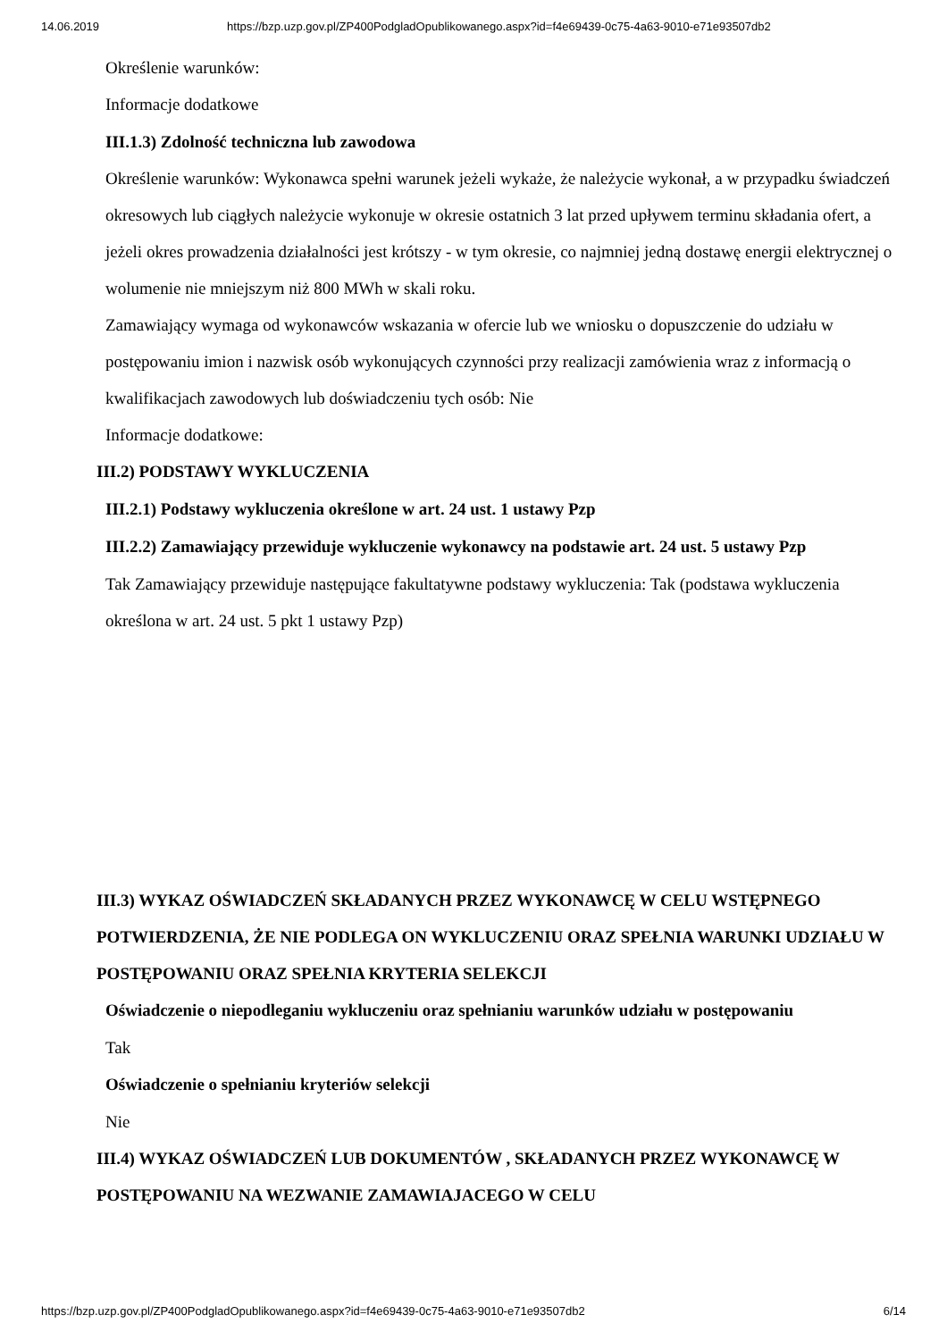14.06.2019 https://bzp.uzp.gov.pl/ZP400PodgladOpublikowanego.aspx?id=f4e69439-0c75-4a63-9010-e71e93507db2
Określenie warunków:
Informacje dodatkowe
III.1.3) Zdolność techniczna lub zawodowa
Określenie warunków: Wykonawca spełni warunek jeżeli wykaże, że należycie wykonał, a w przypadku świadczeń okresowych lub ciągłych należycie wykonuje w okresie ostatnich 3 lat przed upływem terminu składania ofert, a jeżeli okres prowadzenia działalności jest krótszy - w tym okresie, co najmniej jedną dostawę energii elektrycznej o wolumenie nie mniejszym niż 800 MWh w skali roku.
Zamawiający wymaga od wykonawców wskazania w ofercie lub we wniosku o dopuszczenie do udziału w postępowaniu imion i nazwisk osób wykonujących czynności przy realizacji zamówienia wraz z informacją o kwalifikacjach zawodowych lub doświadczeniu tych osób: Nie
Informacje dodatkowe:
III.2) PODSTAWY WYKLUCZENIA
III.2.1) Podstawy wykluczenia określone w art. 24 ust. 1 ustawy Pzp
III.2.2) Zamawiający przewiduje wykluczenie wykonawcy na podstawie art. 24 ust. 5 ustawy Pzp
Tak Zamawiający przewiduje następujące fakultatywne podstawy wykluczenia: Tak (podstawa wykluczenia określona w art. 24 ust. 5 pkt 1 ustawy Pzp)
III.3) WYKAZ OŚWIADCZEŃ SKŁADANYCH PRZEZ WYKONAWCĘ W CELU WSTĘPNEGO POTWIERDZENIA, ŻE NIE PODLEGA ON WYKLUCZENIU ORAZ SPEŁNIA WARUNKI UDZIAŁU W POSTĘPOWANIU ORAZ SPEŁNIA KRYTERIA SELEKCJI
Oświadczenie o niepodleganiu wykluczeniu oraz spełnianiu warunków udziału w postępowaniu
Tak
Oświadczenie o spełnianiu kryteriów selekcji
Nie
III.4) WYKAZ OŚWIADCZEŃ LUB DOKUMENTÓW , SKŁADANYCH PRZEZ WYKONAWCĘ W POSTĘPOWANIU NA WEZWANIE ZAMAWIAJACEGO W CELU
https://bzp.uzp.gov.pl/ZP400PodgladOpublikowanego.aspx?id=f4e69439-0c75-4a63-9010-e71e93507db2 6/14